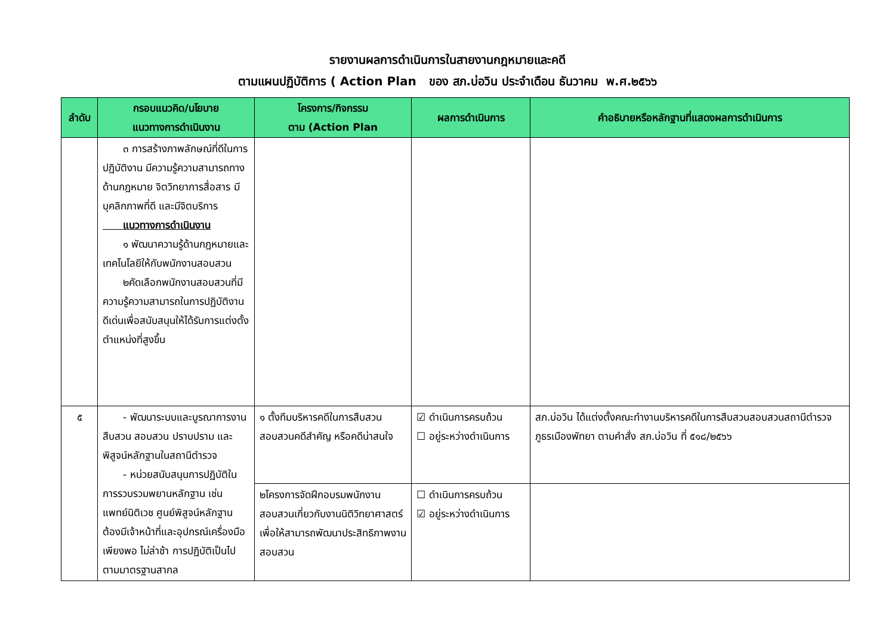รายงานผลการดำเนินการในสายงานกฎหมายและคดี
ตามแผนปฏิบัติการ ( Action Plan ของ สภ.บ่อวิน ประจำเดือน ธันวาคม พ.ศ.๒๕๖๖
| ลำดับ | กรอบแนวคิด/นโยบาย แนวทางการดำเนินงาน | โครงการ/กิจกรรม ตาม (Action Plan | ผลการดำเนินการ | คำอธิบายหรือหลักฐานที่แสดงผลการดำเนินการ |
| --- | --- | --- | --- | --- |
| | ๓ การสร้างภาพลักษณ์ที่ดีในการปฏิบัติงาน มีความรู้ความสามารถทางด้านกฎหมาย จิตวิทยาการสื่อสาร มีบุคลิกภาพที่ดี และมีจิตบริการ แนวทางการดำเนินงาน ๑ พัฒนาความรู้ด้านกฎหมายและเทคโนโลยีให้กับพนักงานสอบสวน ๒คัดเลือกพนักงานสอบสวนที่มีความรู้ความสามารถในการปฏิบัติงานดีเด่นเพื่อสนับสนุนให้ได้รับการแต่งตั้งตำแหน่งที่สูงขึ้น | | | |
| ๕ | - พัฒนาระบบและบูรณาการงานสืบสวน สอบสวน ปราบปราม และพิสูจน์หลักฐานในสถานีตำรวจ - หน่วยสนับสนุนการปฏิบัติในการรวบรวมพยานหลักฐาน เช่น แพทย์นิติเวช ศูนย์พิสูจน์หลักฐาน ต้องมีเจ้าหน้าที่และอุปกรณ์เครื่องมือเพียงพอ ไม่ล่าช้า การปฏิบัติเป็นไปตามมาตรฐานสากล | ๑ ตั้งทีมบริหารคดีในการสืบสวนสอบสวนคดีสำคัญ หรือคดีน่าสนใจ | ☑ ดำเนินการครบถ้วน ☐ อยู่ระหว่างดำเนินการ | สภ.บ่อวิน ได้แต่งตั้งคณะทำงานบริหารคดีในการสืบสวนสอบสวนสถานีตำรวจภูธรเมืองพัทยา ตามคำสั่ง สภ.บ่อวิน ที่ ๕๑๘/๒๕๖๖ |
| | | ๒โครงการจัดฝึกอบรมพนักงานสอบสวนเกี่ยวกับงานนิติวิทยาศาสตร์ เพื่อให้สามารถพัฒนาประสิทธิภาพงานสอบสวน | ☐ ดำเนินการครบถ้วน ☑ อยู่ระหว่างดำเนินการ | |